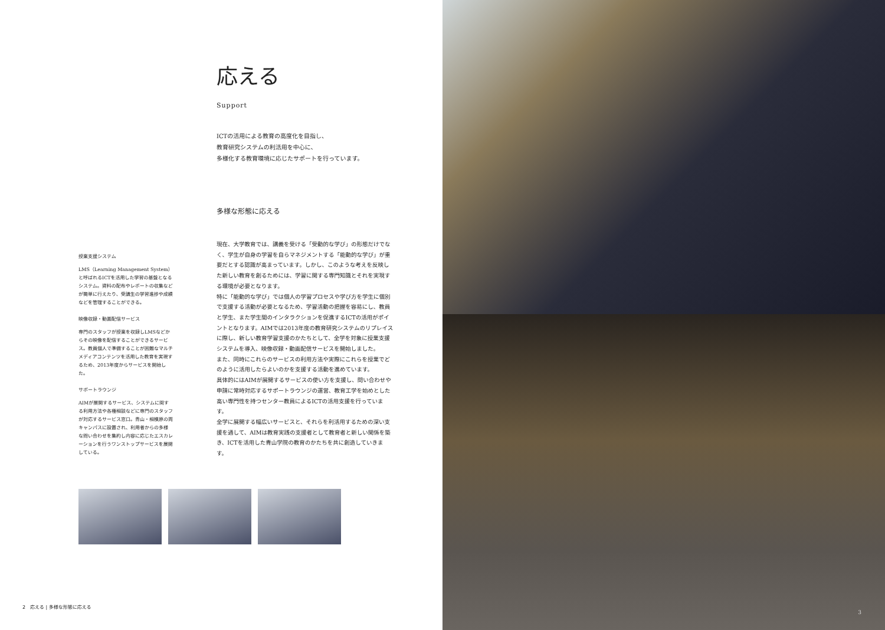応える
Support
ICTの活用による教育の高度化を目指し、
教育研究システムの利活用を中心に、
多様化する教育環境に応じたサポートを行っています。
多様な形態に応える
現在、大学教育では、講義を受ける「受動的な学び」の形態だけでなく、学生が自身の学習を自らマネジメントする「能動的な学び」が重要だとする認識が高まっています。しかし、このような考えを反映した新しい教育を創るためには、学習に関する専門知識とそれを実現する環境が必要となります。
特に「能動的な学び」では個人の学習プロセスや学び方を学生に個別で支援する活動が必要となるため、学習活動の把握を容易にし、教員と学生、また学生間のインタラクションを促進するICTの活用がポイントとなります。AIMでは2013年度の教育研究システムのリプレイスに際し、新しい教育学習支援のかたちとして、全学を対象に授業支援システムを導入、映像収録・動画配信サービスを開始しました。
また、同時にこれらのサービスの利用方法や実際にこれらを授業でどのように活用したらよいのかを支援する活動を進めています。
具体的にはAIMが展開するサービスの使い方を支援し、問い合わせや申請に常時対応するサポートラウンジの運営、教育工学を始めとした高い専門性を持つセンター教員によるICTの活用支援を行っています。
全学に展開する幅広いサービスと、それらを利活用するための深い支援を通して、AIMは教育実践の支援者として教育者と新しい関係を築き、ICTを活用した青山学院の教育のかたちを共に創造していきます。
授業支援システム
LMS（Learning Management System）と呼ばれるICTを活用した学習の基盤となるシステム。資料の配布やレポートの収集などが簡単に行えたり、受講生の学習進捗や成績などを管理することができる。
映像収録・動画配信サービス
専門のスタッフが授業を収録しLMSなどからその映像を配信することができるサービス。教員個人で準備することが困難なマルチメディアコンテンツを活用した教育を実現するため、2013年度からサービスを開始した。
サポートラウンジ
AIMが展開するサービス、システムに関する利用方法や各種相談などに専門のスタッフが対応するサービス窓口。青山・相模原の両キャンパスに設置され、利用者からの多様な問い合わせを集約し内容に応じたエスカレーションを行うワンストップサービスを展開している。
2　応える | 多様な形態に応える
3